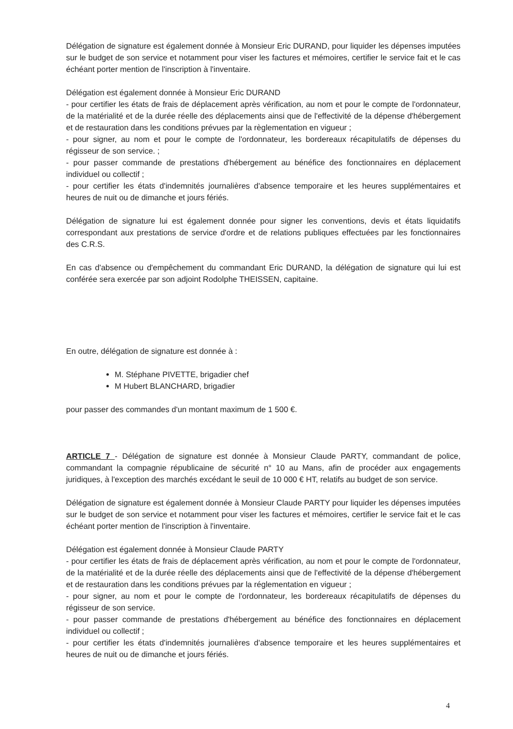Délégation de signature est également donnée à Monsieur Eric DURAND, pour liquider les dépenses imputées sur le budget de son service et notamment pour viser les factures et mémoires, certifier le service fait et le cas échéant porter mention de l'inscription à l'inventaire.
Délégation est également donnée à Monsieur Eric DURAND
- pour certifier les états de frais de déplacement après vérification, au nom et pour le compte de l'ordonnateur, de la matérialité et de la durée réelle des déplacements ainsi que de l'effectivité de la dépense d'hébergement et de restauration dans les conditions prévues par la règlementation en vigueur ;
- pour signer, au nom et pour le compte de l'ordonnateur, les bordereaux récapitulatifs de dépenses du régisseur de son service. ;
- pour passer commande de prestations d'hébergement au bénéfice des fonctionnaires en déplacement individuel ou collectif ;
- pour certifier les états d'indemnités journalières d'absence temporaire et les heures supplémentaires et heures de nuit ou de dimanche et jours fériés.
Délégation de signature lui est également donnée pour signer les conventions, devis et états liquidatifs correspondant aux prestations de service d'ordre et de relations publiques effectuées par les fonctionnaires des C.R.S.
En cas d'absence ou d'empêchement du commandant Eric DURAND, la délégation de signature qui lui est conférée sera exercée par son adjoint Rodolphe THEISSEN, capitaine.
En outre, délégation de signature est donnée à :
M. Stéphane PIVETTE, brigadier chef
M Hubert BLANCHARD, brigadier
pour passer des commandes d'un montant maximum de 1 500 €.
ARTICLE 7 - Délégation de signature est donnée à Monsieur Claude PARTY, commandant de police, commandant la compagnie républicaine de sécurité n° 10 au Mans, afin de procéder aux engagements juridiques, à l'exception des marchés excédant le seuil de 10 000 € HT, relatifs au budget de son service.
Délégation de signature est également donnée à Monsieur Claude PARTY pour liquider les dépenses imputées sur le budget de son service et notamment pour viser les factures et mémoires, certifier le service fait et le cas échéant porter mention de l'inscription à l'inventaire.
Délégation est également donnée à Monsieur Claude PARTY
- pour certifier les états de frais de déplacement après vérification, au nom et pour le compte de l'ordonnateur, de la matérialité et de la durée réelle des déplacements ainsi que de l'effectivité de la dépense d'hébergement et de restauration dans les conditions prévues par la réglementation en vigueur ;
- pour signer, au nom et pour le compte de l'ordonnateur, les bordereaux récapitulatifs de dépenses du régisseur de son service.
- pour passer commande de prestations d'hébergement au bénéfice des fonctionnaires en déplacement individuel ou collectif ;
- pour certifier les états d'indemnités journalières d'absence temporaire et les heures supplémentaires et heures de nuit ou de dimanche et jours fériés.
4